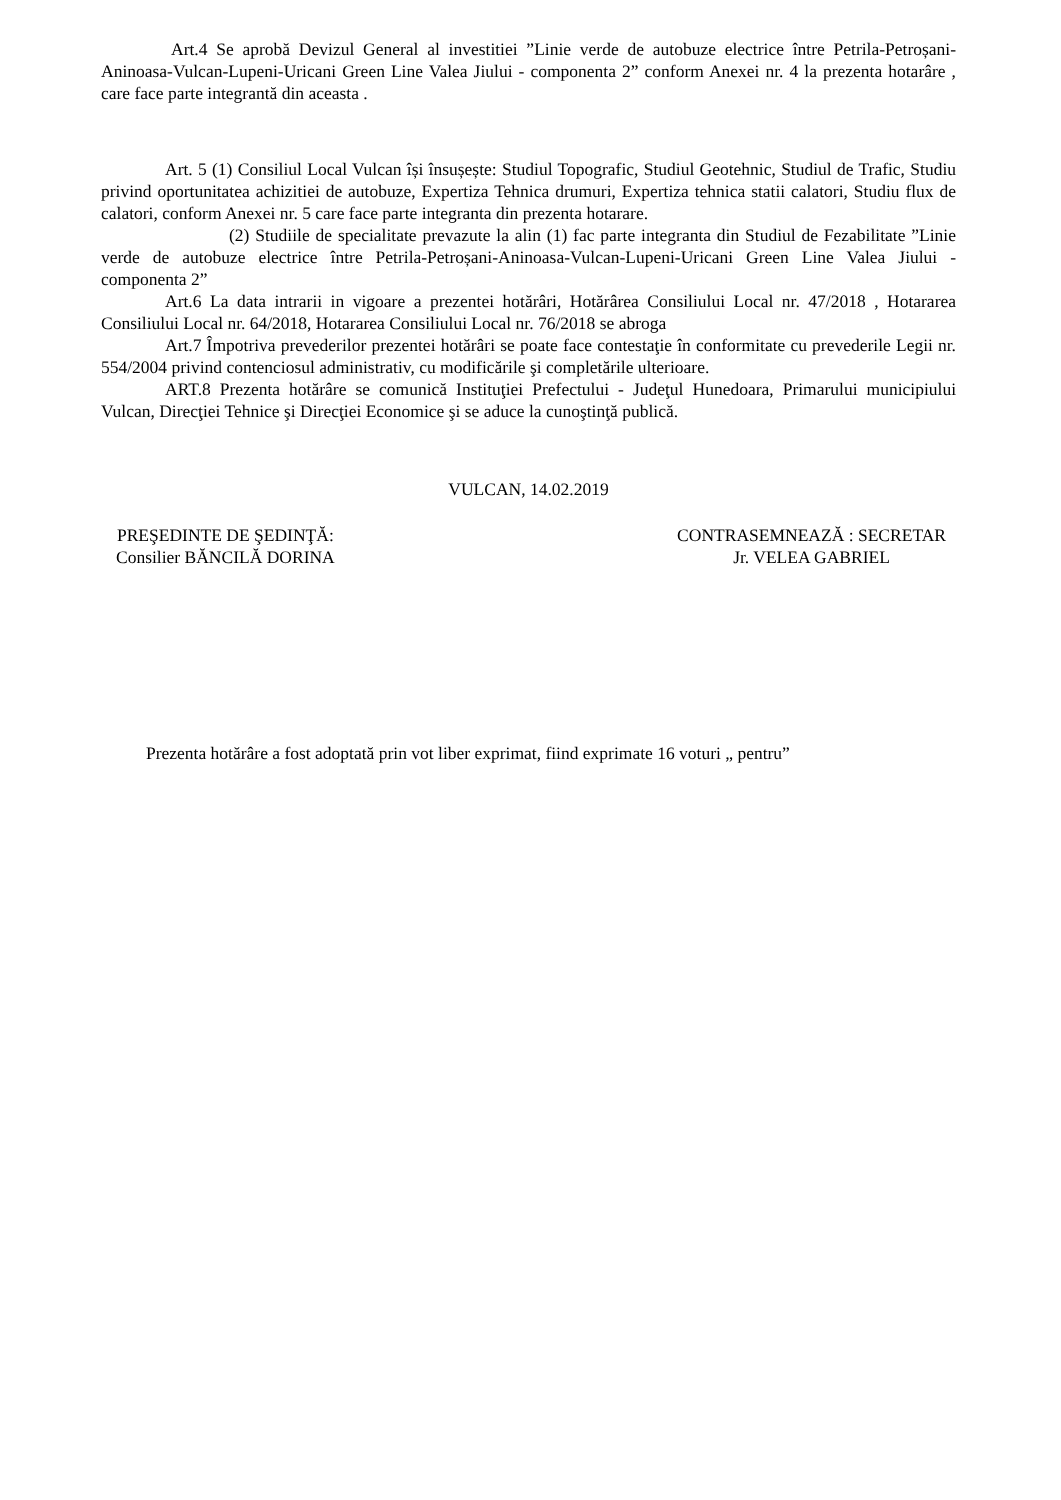Art.4 Se aprobă Devizul General al investitiei ”Linie verde de autobuze electrice între Petrila-Petroșani-Aninoasa-Vulcan-Lupeni-Uricani Green Line Valea Jiului - componenta 2” conform Anexei nr. 4 la prezenta hotarâre , care face parte integrantă din aceasta .
Art. 5 (1) Consiliul Local Vulcan își însușește: Studiul Topografic, Studiul Geotehnic, Studiul de Trafic, Studiu privind oportunitatea achizitiei de autobuze, Expertiza Tehnica drumuri, Expertiza tehnica statii calatori, Studiu flux de calatori, conform Anexei nr. 5 care face parte integranta din prezenta hotarare.
(2) Studiile de specialitate prevazute la alin (1) fac parte integranta din Studiul de Fezabilitate ”Linie verde de autobuze electrice între Petrila-Petroșani-Aninoasa-Vulcan-Lupeni-Uricani Green Line Valea Jiului - componenta 2”
Art.6 La data intrarii in vigoare a prezentei hotărâri, Hotărârea Consiliului Local nr. 47/2018 , Hotararea Consiliului Local nr. 64/2018, Hotararea Consiliului Local nr. 76/2018 se abroga
Art.7 Împotriva prevederilor prezentei hotărâri se poate face contestaţie în conformitate cu prevederile Legii nr. 554/2004 privind contenciosul administrativ, cu modificările şi completările ulterioare.
ART.8 Prezenta hotărâre se comunică Instituţiei Prefectului - Judeţul Hunedoara, Primarului municipiului Vulcan, Direcţiei Tehnice şi Direcţiei Economice şi se aduce la cunoştinţă publică.
VULCAN, 14.02.2019
PREŞEDINTE DE ŞEDINŢĂ:
Consilier BĂNCILĂ DORINA
CONTRASEMNEAZĂ : SECRETAR
Jr. VELEA GABRIEL
Prezenta hotărâre a fost adoptată prin vot liber exprimat, fiind exprimate 16 voturi „ pentru”